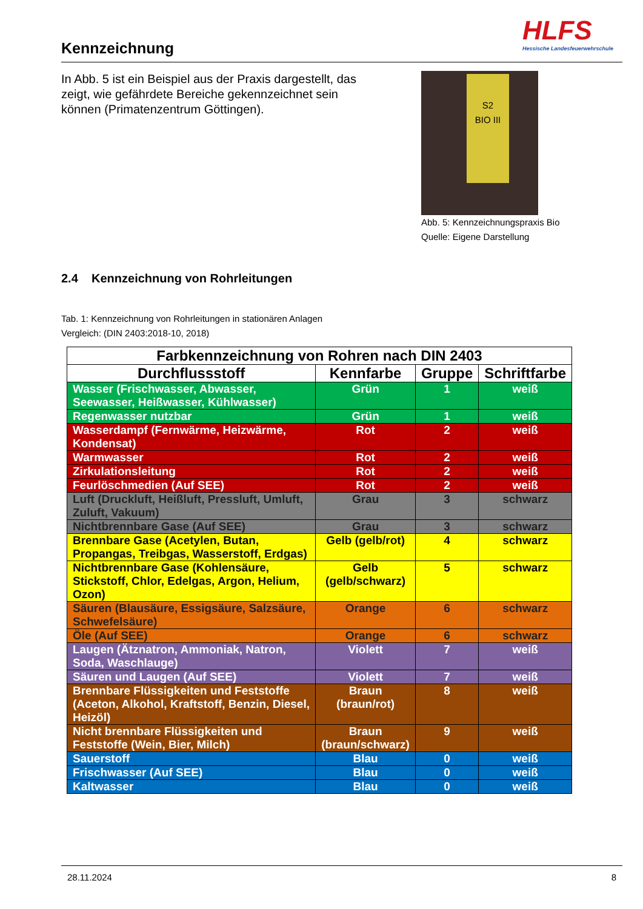Kennzeichnung
HLFS
Hessische Landesfeuerwehrschule
In Abb. 5 ist ein Beispiel aus der Praxis dargestellt, das zeigt, wie gefährdete Bereiche gekennzeichnet sein können (Primatenzentrum Göttingen).
S2
BIO III
Abb. 5: Kennzeichnungspraxis Bio
Quelle: Eigene Darstellung
2.4 Kennzeichnung von Rohrleitungen
Tab. 1: Kennzeichnung von Rohrleitungen in stationären Anlagen
Vergleich: (DIN 2403:2018-10, 2018)
| Farbkennzeichnung von Rohren nach DIN 2403 | | | |
| --- | --- | --- | --- |
| Durchflussstoff | Kennfarbe | Gruppe | Schriftfarbe |
| Wasser (Frischwasser, Abwasser, Seewasser, Heißwasser, Kühlwasser) | Grün | 1 | weiß |
| Regenwasser nutzbar | Grün | 1 | weiß |
| Wasserdampf (Fernwärme, Heizwärme, Kondensat) | Rot | 2 | weiß |
| Warmwasser | Rot | 2 | weiß |
| Zirkulationsleitung | Rot | 2 | weiß |
| Feurlöschmedien (Auf SEE) | Rot | 2 | weiß |
| Luft (Druckluft, Heißluft, Pressluft, Umluft, Zuluft, Vakuum) | Grau | 3 | schwarz |
| Nichtbrennbare Gase (Auf SEE) | Grau | 3 | schwarz |
| Brennbare Gase (Acetylen, Butan, Propangas, Treibgas, Wasserstoff, Erdgas) | Gelb (gelb/rot) | 4 | schwarz |
| Nichtbrennbare Gase (Kohlensäure, Stickstoff, Chlor, Edelgas, Argon, Helium, Ozon) | Gelb (gelb/schwarz) | 5 | schwarz |
| Säuren (Blausäure, Essigsäure, Salzsäure, Schwefelsäure) | Orange | 6 | schwarz |
| Öle (Auf SEE) | Orange | 6 | schwarz |
| Laugen (Ätznatron, Ammoniak, Natron, Soda, Waschlauge) | Violett | 7 | weiß |
| Säuren und Laugen (Auf SEE) | Violett | 7 | weiß |
| Brennbare Flüssigkeiten und Feststoffe (Aceton, Alkohol, Kraftstoff, Benzin, Diesel, Heizöl) | Braun (braun/rot) | 8 | weiß |
| Nicht brennbare Flüssigkeiten und Feststoffe (Wein, Bier, Milch) | Braun (braun/schwarz) | 9 | weiß |
| Sauerstoff | Blau | 0 | weiß |
| Frischwasser (Auf SEE) | Blau | 0 | weiß |
| Kaltwasser | Blau | 0 | weiß |
28.11.2024 8